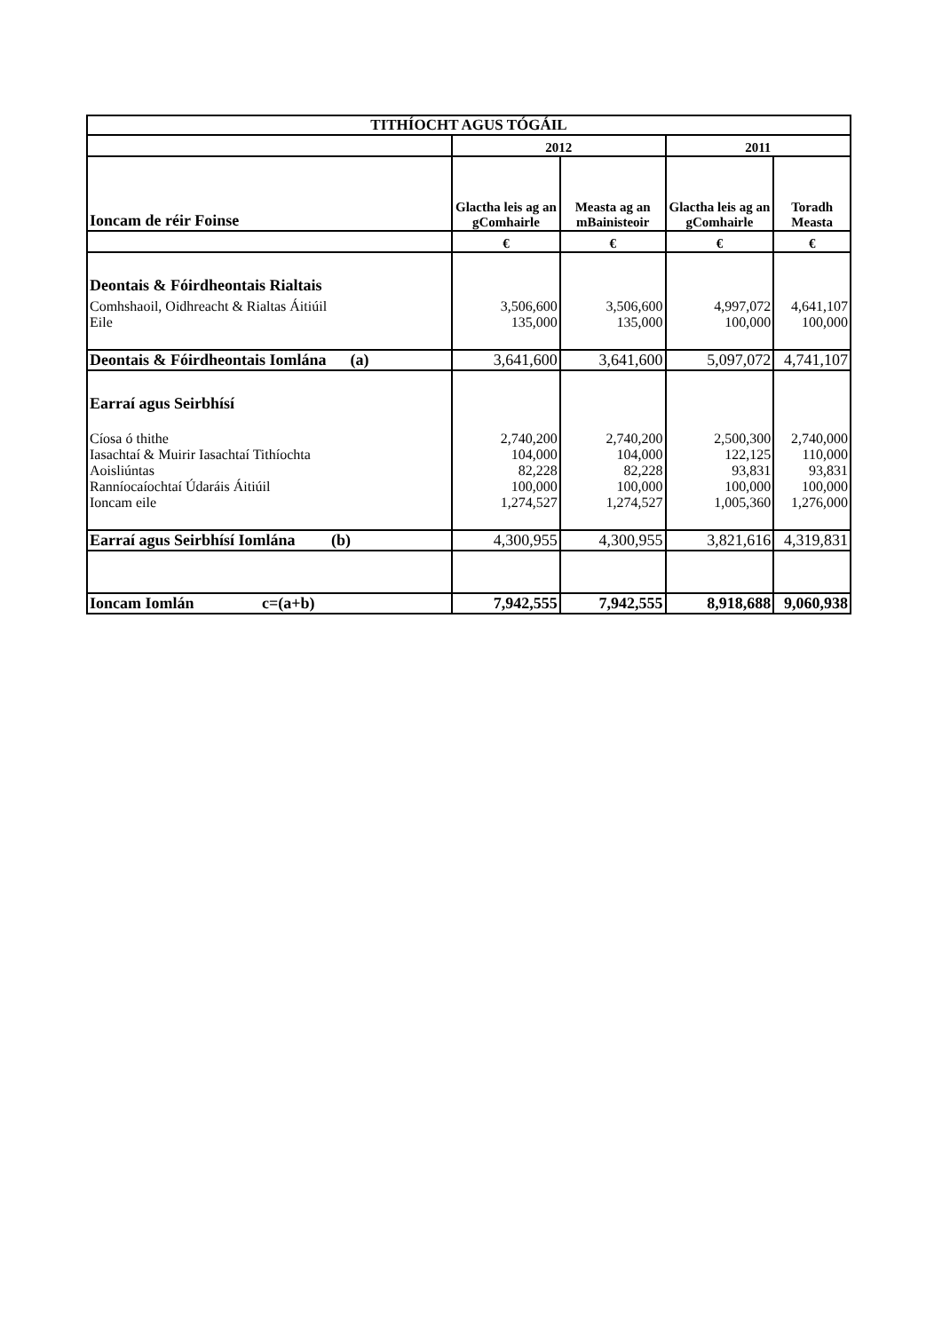| TITHÍOCHT AGUS TÓGÁIL | | | | |
| --- | --- | --- | --- | --- |
| | 2012 | | 2011 | |
| Ioncam de réir Foinse | Glactha leis ag an gComhairle | Measta ag an mBainisteoir | Glactha leis ag an gComhairle | Toradh Measta |
| | € | € | € | € |
| Deontais & Fóirdheontais Rialtais | | | | |
| Comhshaoil, Oidhreacht & Rialtas Áitiúil Eile | 3,506,600 135,000 | 3,506,600 135,000 | 4,997,072 100,000 | 4,641,107 100,000 |
| Deontais & Fóirdheontais Iomlána (a) | 3,641,600 | 3,641,600 | 5,097,072 | 4,741,107 |
| Earraí agus Seirbhísí | | | | |
| Cíosa ó thithe Iasachtaí & Muirir Iasachtaí Tithíochta Aoisliúntas Ranníocaíochtaí Údaráis Áitiúil Ioncam eile | 2,740,200 104,000 82,228 100,000 1,274,527 | 2,740,200 104,000 82,228 100,000 1,274,527 | 2,500,300 122,125 93,831 100,000 1,005,360 | 2,740,000 110,000 93,831 100,000 1,276,000 |
| Earraí agus Seirbhísí Iomlána (b) | 4,300,955 | 4,300,955 | 3,821,616 | 4,319,831 |
| Ioncam Iomlán c=(a+b) | 7,942,555 | 7,942,555 | 8,918,688 | 9,060,938 |